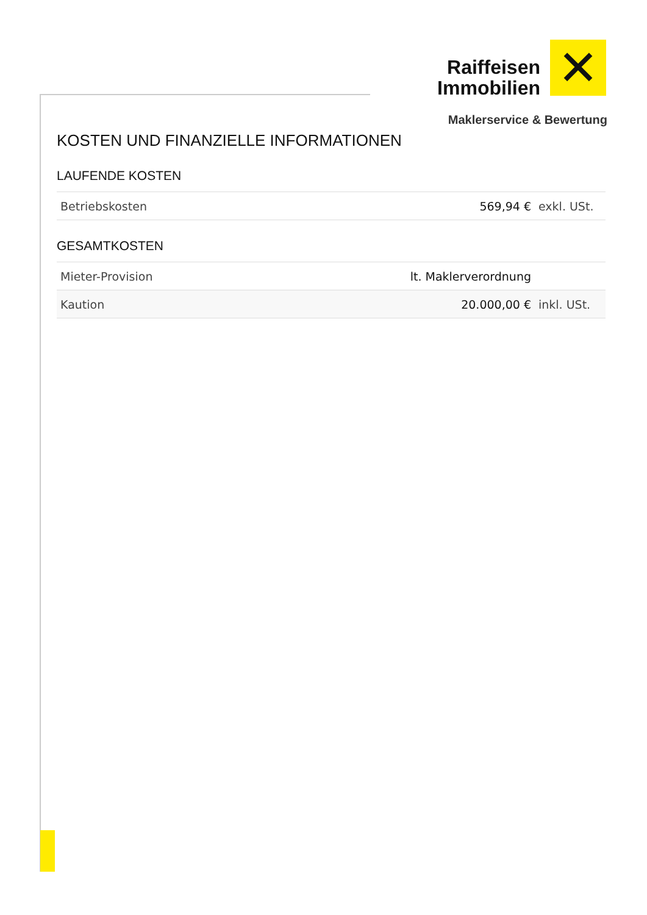Raiffeisen
Immobilien
Maklerservice & Bewertung
✕
KOSTEN UND FINANZIELLE INFORMATIONEN
LAUFENDE KOSTEN
| Betriebskosten | 569,94 € | exkl. USt. |
GESAMTKOSTEN
| Mieter-Provision | lt. Maklerverordnung | |
| Kaution | 20.000,00 € | inkl. USt. |